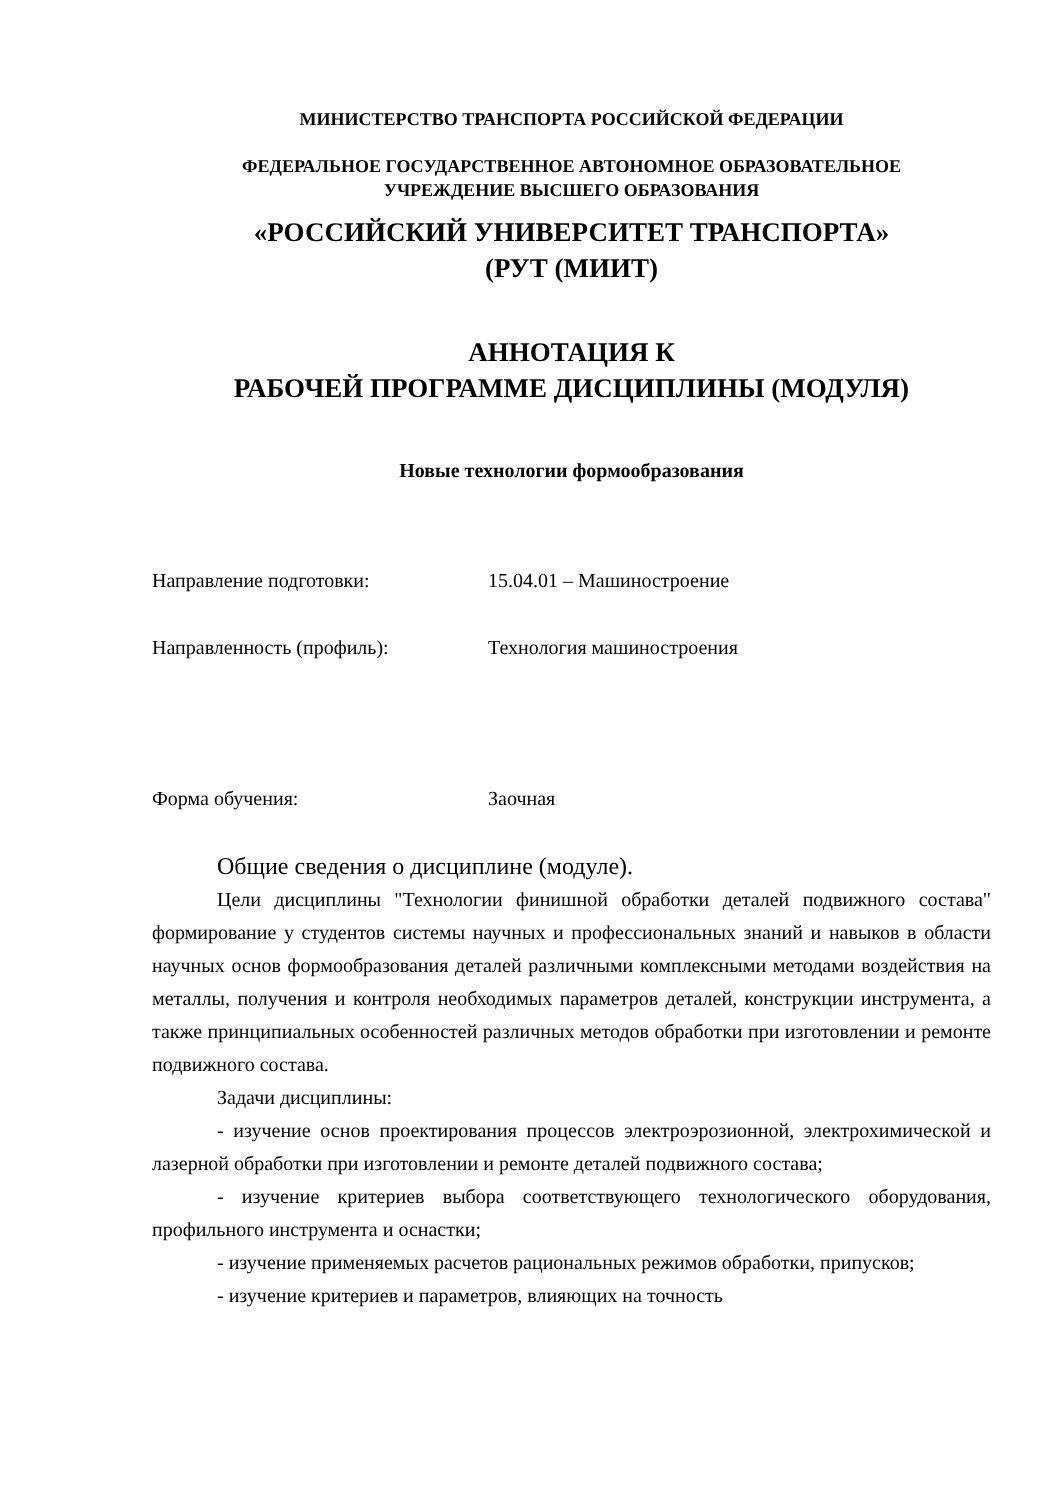МИНИСТЕРСТВО ТРАНСПОРТА РОССИЙСКОЙ ФЕДЕРАЦИИ
ФЕДЕРАЛЬНОЕ ГОСУДАРСТВЕННОЕ АВТОНОМНОЕ ОБРАЗОВАТЕЛЬНОЕ
УЧРЕЖДЕНИЕ ВЫСШЕГО ОБРАЗОВАНИЯ
«РОССИЙСКИЙ УНИВЕРСИТЕТ ТРАНСПОРТА»
(РУТ (МИИТ)
АННОТАЦИЯ К
РАБОЧЕЙ ПРОГРАММЕ ДИСЦИПЛИНЫ (МОДУЛЯ)
Новые технологии формообразования
Направление подготовки: 15.04.01 – Машиностроение
Направленность (профиль): Технология машиностроения
Форма обучения: Заочная
Общие сведения о дисциплине (модуле).
Цели дисциплины "Технологии финишной обработки деталей подвижного состава" формирование у студентов системы научных и профессиональных знаний и навыков в области научных основ формообразования деталей различными комплексными методами воздействия на металлы, получения и контроля необходимых параметров деталей, конструкции инструмента, а также принципиальных особенностей различных методов обработки при изготовлении и ремонте подвижного состава.
Задачи дисциплины:
- изучение основ проектирования процессов электроэрозионной, электрохимической и лазерной обработки при изготовлении и ремонте деталей подвижного состава;
- изучение критериев выбора соответствующего технологического оборудования, профильного инструмента и оснастки;
- изучение применяемых расчетов рациональных режимов обработки, припусков;
- изучение критериев и параметров, влияющих на точность